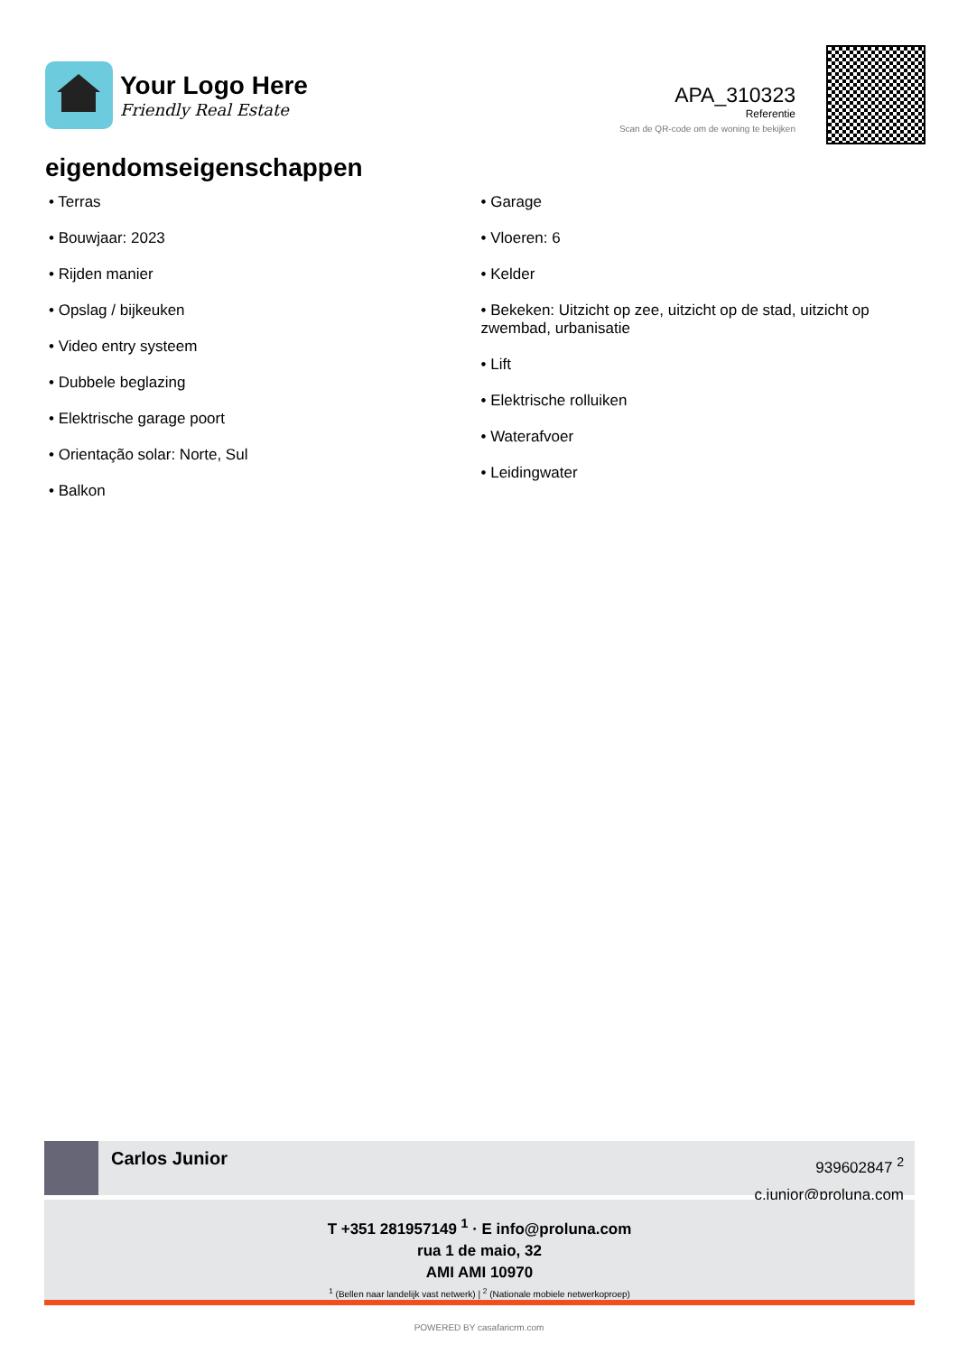Your Logo Here
Friendly Real Estate
APA_310323
Referentie
Scan de QR-code om de woning te bekijken
eigendomseigenschappen
• Terras
• Bouwjaar: 2023
• Rijden manier
• Opslag / bijkeuken
• Video entry systeem
• Dubbele beglazing
• Elektrische garage poort
• Orientação solar: Norte, Sul
• Balkon
• Garage
• Vloeren: 6
• Kelder
• Bekeken: Uitzicht op zee, uitzicht op de stad, uitzicht op zwembad, urbanisatie
• Lift
• Elektrische rolluiken
• Waterafvoer
• Leidingwater
Carlos Junior
939602847 <sup>2</sup>
c.junior@proluna.com
T +351 281957149 <sup>1</sup> · E info@proluna.com
rua 1 de maio, 32
AMI AMI 10970
<sup>1</sup> (Bellen naar landelijk vast netwerk) | <sup>2</sup> (Nationale mobiele netwerkoproep)
POWERED BY casafaricrm.com